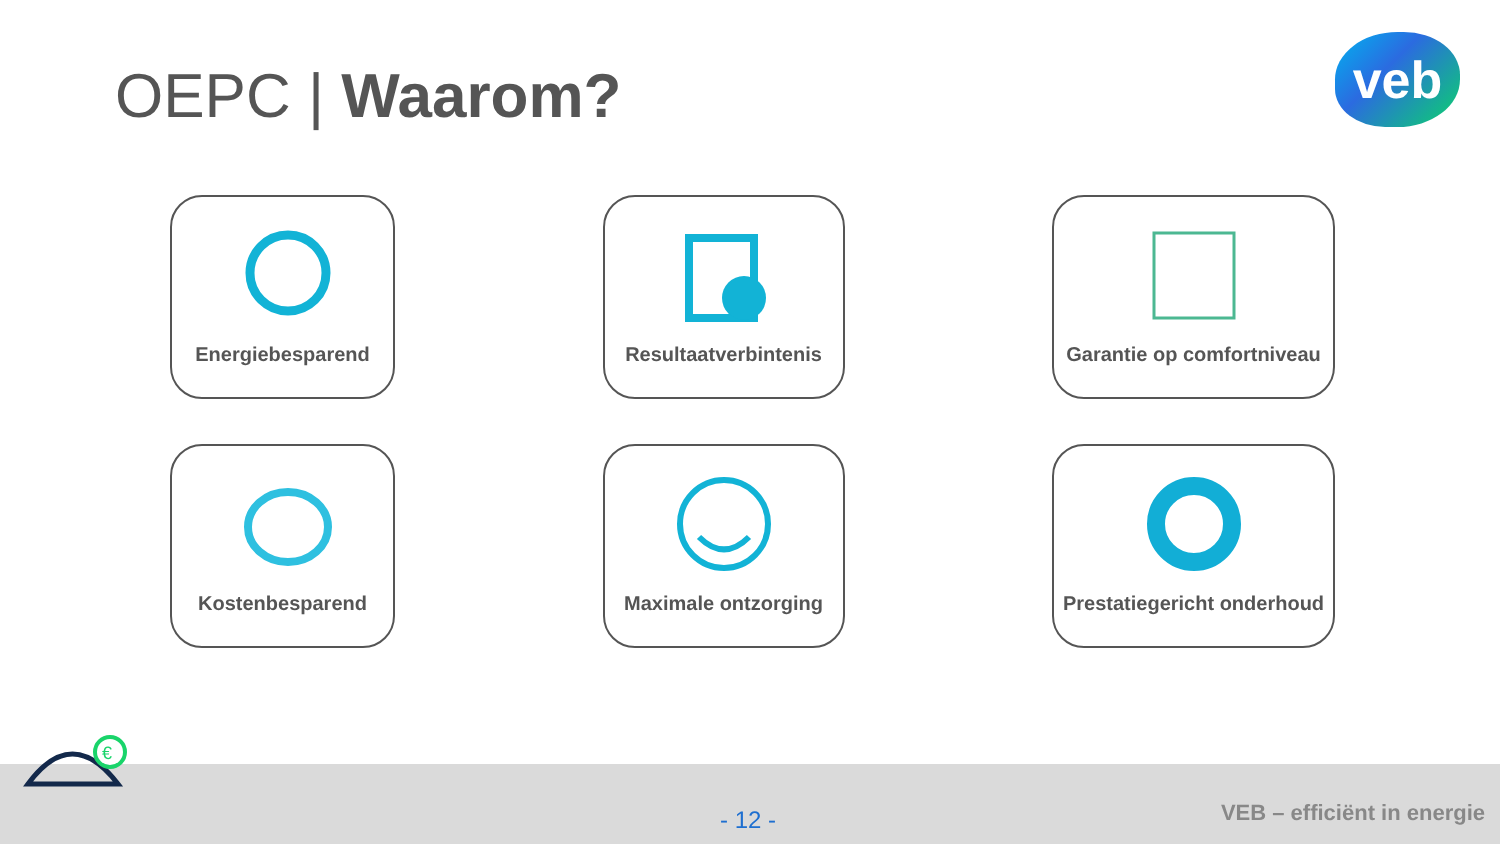OEPC | Waarom? veb
Energiebesparend
Resultaatverbintenis
Garantie op comfortniveau
Kostenbesparend
Maximale ontzorging
Prestatiegericht onderhoud
€
- 12 - VEB – efficiënt in energie